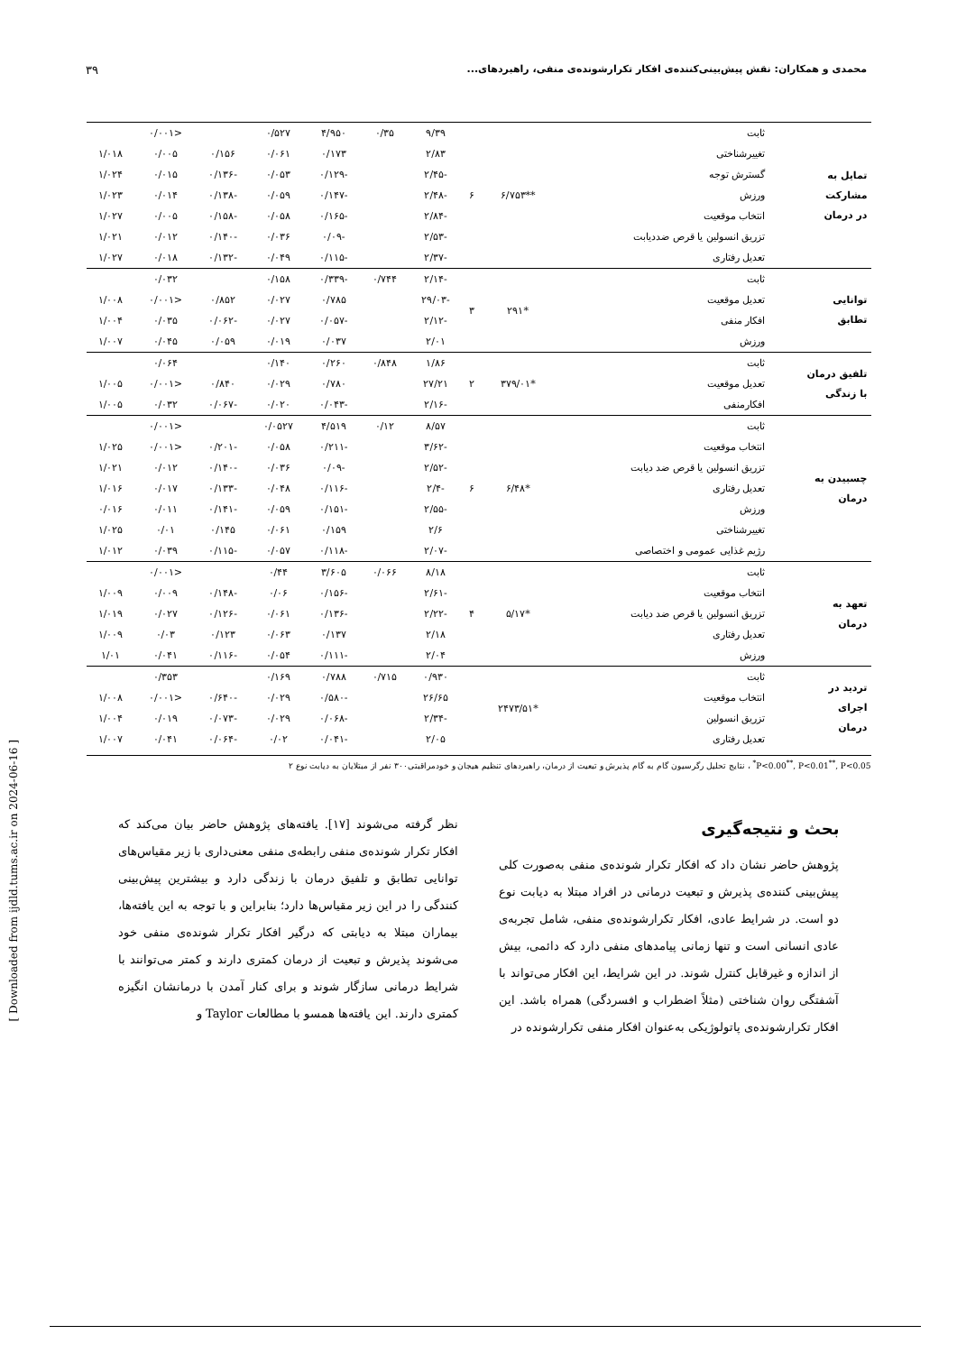محمدی و همکاران: نقش پیش‌بینی‌کننده‌ی افکار تکرارشونده‌ی منفی، راهبردهای... ۳۹
| تمایل به مشارکت در درمان | ثابت | **۶/۷۵۳ | ۶ | ۹/۳۹ | ۰/۳۵ | ۴/۹۵۰ | ۰/۵۲۷ | | <۰/۰۰۱ | |
| | تغییرشناختی | | | ۲/۸۳ | | ۰/۱۷۳ | ۰/۰۶۱ | ۰/۱۵۶ | ۰/۰۰۵ | ۱/۰۱۸ |
| | گسترش توجه | | | -۲/۴۵ | | -۰/۱۲۹ | ۰/۰۵۳ | -۰/۱۳۶ | ۰/۰۱۵ | ۱/۰۲۴ |
| | ورزش | | | -۲/۴۸ | | -۰/۱۴۷ | ۰/۰۵۹ | -۰/۱۳۸ | ۰/۰۱۴ | ۱/۰۲۳ |
| | انتخاب موقعیت | | | -۲/۸۴ | | -۰/۱۶۵ | ۰/۰۵۸ | -۰/۱۵۸ | ۰/۰۰۵ | ۱/۰۲۷ |
| | تزریق انسولین یا قرص ضددیابت | | | -۲/۵۳ | | -۰/۰۹ | ۰/۰۳۶ | -۰/۱۴۰ | ۰/۰۱۲ | ۱/۰۲۱ |
| | تعدیل رفتاری | | | -۲/۳۷ | | -۰/۱۱۵ | ۰/۰۴۹ | -۰/۱۳۲ | ۰/۰۱۸ | ۱/۰۲۷ |
| توانایی تطابق | ثابت | *۲۹۱ | ۳ | -۲/۱۴ | ۰/۷۴۴ | -۰/۳۳۹ | ۰/۱۵۸ | | ۰/۰۳۲ | |
| | تعدیل موقعیت | | | -۲۹/۰۳ | | ۰/۷۸۵ | ۰/۰۲۷ | ۰/۸۵۲ | <۰/۰۰۱ | ۱/۰۰۸ |
| | افکار منفی | | | -۲/۱۲ | | -۰/۰۵۷ | ۰/۰۲۷ | -۰/۰۶۲ | ۰/۰۳۵ | ۱/۰۰۴ |
| | ورزش | | | ۲/۰۱ | | ۰/۰۳۷ | ۰/۰۱۹ | ۰/۰۵۹ | ۰/۰۴۵ | ۱/۰۰۷ |
| تلفیق درمان با زندگی | ثابت | *۳۷۹/۰۱ | ۲ | ۱/۸۶ | ۰/۸۴۸ | ۰/۲۶۰ | ۰/۱۴۰ | | ۰/۰۶۴ | |
| | تعدیل موقعیت | | | ۲۷/۲۱ | | ۰/۷۸۰ | ۰/۰۲۹ | ۰/۸۴۰ | <۰/۰۰۱ | ۱/۰۰۵ |
| | افکارمنفی | | | -۲/۱۶ | | -۰/۰۴۳ | ۰/۰۲۰ | -۰/۰۶۷ | ۰/۰۳۲ | ۱/۰۰۵ |
| چسبیدن به درمان | ثابت | *۶/۴۸ | ۶ | ۸/۵۷ | ۰/۱۲ | ۴/۵۱۹ | ۰/۰۵۲۷ | | <۰/۰۰۱ | |
| | انتخاب موقعیت | | | -۳/۶۲ | | -۰/۲۱۱ | ۰/۰۵۸ | -۰/۲۰۱ | <۰/۰۰۱ | ۱/۰۲۵ |
| | تزریق انسولین یا قرص ضد دیابت | | | -۲/۵۲ | | -۰/۰۹ | ۰/۰۳۶ | -۰/۱۴۰ | ۰/۰۱۲ | ۱/۰۲۱ |
| | تعدیل رفتاری | | | -۲/۴ | | -۰/۱۱۶ | ۰/۰۴۸ | -۰/۱۳۳ | ۰/۰۱۷ | ۱/۰۱۶ |
| | ورزش | | | -۲/۵۵ | | -۰/۱۵۱ | ۰/۰۵۹ | -۰/۱۴۱ | ۰/۰۱۱ | ۰/۰۱۶ |
| | تغییرشناختی | | | ۲/۶ | | ۰/۱۵۹ | ۰/۰۶۱ | ۰/۱۴۵ | ۰/۰۱ | ۱/۰۲۵ |
| | رژیم غذایی عمومی و اختصاصی | | | -۲/۰۷ | | -۰/۱۱۸ | ۰/۰۵۷ | -۰/۱۱۵ | ۰/۰۳۹ | ۱/۰۱۲ |
| تعهد به درمان | ثابت | *۵/۱۷ | ۴ | ۸/۱۸ | ۰/۰۶۶ | ۳/۶۰۵ | ۰/۴۴ | | <۰/۰۰۱ | |
| | انتخاب موقعیت | | | -۲/۶۱ | | -۰/۱۵۶ | ۰/۰۶ | -۰/۱۴۸ | ۰/۰۰۹ | ۱/۰۰۹ |
| | تزریق انسولین یا قرص ضد دیابت | | | -۲/۲۲ | | -۰/۱۳۶ | ۰/۰۶۱ | -۰/۱۲۶ | ۰/۰۲۷ | ۱/۰۱۹ |
| | تعدیل رفتاری | | | ۲/۱۸ | | ۰/۱۳۷ | ۰/۰۶۳ | ۰/۱۲۳ | ۰/۰۳ | ۱/۰۰۹ |
| | ورزش | | | ۲/۰۴ | | -۰/۱۱۱ | ۰/۰۵۴ | -۰/۱۱۶ | ۰/۰۴۱ | ۱/۰۱ |
| تردید در اجرای درمان | ثابت | *۲۴۷۳/۵۱ | | ۰/۹۳۰ | ۰/۷۱۵ | ۰/۷۸۸ | ۰/۱۶۹ | | ۰/۳۵۳ | |
| | انتخاب موقعیت | | | ۲۶/۶۵ | | -۰/۵۸۰ | ۰/۰۲۹ | -۰/۶۴۰ | <۰/۰۰۱ | ۱/۰۰۸ |
| | تزریق انسولین | | | -۲/۳۴ | | -۰/۰۶۸ | ۰/۰۲۹ | -۰/۰۷۳ | ۰/۰۱۹ | ۱/۰۰۴ |
| | تعدیل رفتاری | | | ۲/۰۵ | | -۰/۰۴۱ | ۰/۰۲ | -۰/۰۶۴ | ۰/۰۴۱ | ۱/۰۰۷ |
P<0.00<sup>**</sup>, P<0.01<sup>**</sup>, P<0.05<sup>*</sup> ، نتایج تحلیل رگرسیون گام به گام پذیرش و تبعیت از درمان، راهبردهای تنظیم هیجان و خودمراقبتی۳۰۰ نفر از مبتلایان به دیابت نوع ۲
بحث و نتیجه‌گیری
پژوهش حاضر نشان داد که افکار تکرار شونده‌ی منفی به‌صورت کلی پیش‌بینی کننده‌ی پذیرش و تبعیت درمانی در افراد مبتلا به دیابت نوع دو است. در شرایط عادی، افکار تکرارشونده‌ی منفی، شامل تجربه‌ی عادی انسانی است و تنها زمانی پیامدهای منفی دارد که دائمی، بیش از اندازه و غیرقابل کنترل شوند. در این شرایط، این افکار می‌تواند با آشفتگی روان شناختی (مثلاً اضطراب و افسردگی) همراه باشد. این افکار تکرارشونده‌ی پاتولوژیکی به‌عنوان افکار منفی تکرارشونده در
نظر گرفته می‌شوند [۱۷]. یافته‌های پژوهش حاضر بیان می‌کند که افکار تکرار شونده‌ی منفی رابطه‌ی منفی معنی‌داری با زیر مقیاس‌های توانایی تطابق و تلفیق درمان با زندگی دارد و بیشترین پیش‌بینی کنندگی را در این زیر مقیاس‌ها دارد؛ بنابراین و با توجه به این یافته‌ها، بیماران مبتلا به دیابتی که درگیر افکار تکرار شونده‌ی منفی خود می‌شوند پذیرش و تبعیت از درمان کمتری دارند و کمتر می‌توانند با شرایط درمانی سازگار شوند و برای کنار آمدن با درمانشان انگیزه کمتری دارند. این یافته‌ها همسو با مطالعات Taylor و
[ Downloaded from ijdld.tums.ac.ir on 2024-06-16 ]